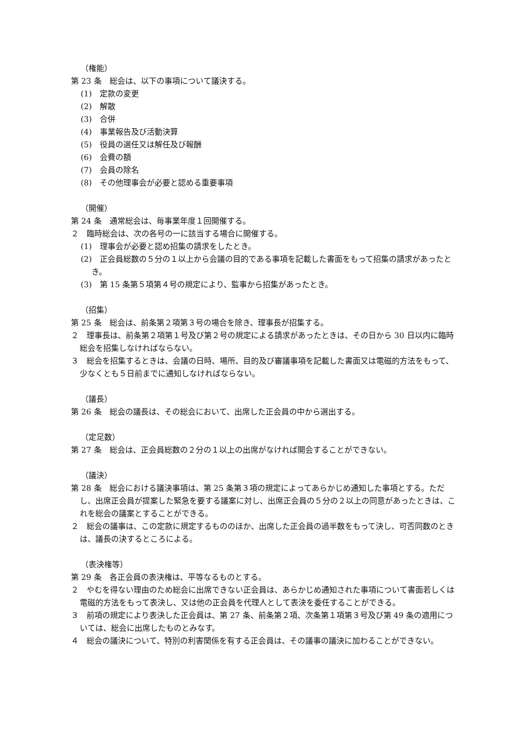（権能）
第 23 条　総会は、以下の事項について議決する。
(1)　定款の変更
(2)　解散
(3)　合併
(4)　事業報告及び活動決算
(5)　役員の選任又は解任及び報酬
(6)　会費の額
(7)　会員の除名
(8)　その他理事会が必要と認める重要事項
（開催）
第 24 条　通常総会は、毎事業年度１回開催する。
２　臨時総会は、次の各号の一に該当する場合に開催する。
(1)　理事会が必要と認め招集の請求をしたとき。
(2)　正会員総数の５分の１以上から会議の目的である事項を記載した書面をもって招集の請求があったとき。
(3)　第 15 条第５項第４号の規定により、監事から招集があったとき。
（招集）
第 25 条　総会は、前条第２項第３号の場合を除き、理事長が招集する。
２　理事長は、前条第２項第１号及び第２号の規定による請求があったときは、その日から 30 日以内に臨時総会を招集しなければならない。
３　総会を招集するときは、会議の日時、場所、目的及び審議事項を記載した書面又は電磁的方法をもって、少なくとも５日前までに通知しなければならない。
（議長）
第 26 条　総会の議長は、その総会において、出席した正会員の中から選出する。
（定足数）
第 27 条　総会は、正会員総数の２分の１以上の出席がなければ開会することができない。
（議決）
第 28 条　総会における議決事項は、第 25 条第３項の規定によってあらかじめ通知した事項とする。ただし、出席正会員が提案した緊急を要する議案に対し、出席正会員の５分の２以上の同意があったときは、これを総会の議案とすることができる。
２　総会の議事は、この定款に規定するもののほか、出席した正会員の過半数をもって決し、可否同数のときは、議長の決するところによる。
（表決権等）
第 29 条　各正会員の表決権は、平等なるものとする。
２　やむを得ない理由のため総会に出席できない正会員は、あらかじめ通知された事項について書面若しくは電磁的方法をもって表決し、又は他の正会員を代理人として表決を委任することができる。
３　前項の規定により表決した正会員は、第 27 条、前条第２項、次条第１項第３号及び第 49 条の適用については、総会に出席したものとみなす。
４　総会の議決について、特別の利害関係を有する正会員は、その議事の議決に加わることができない。